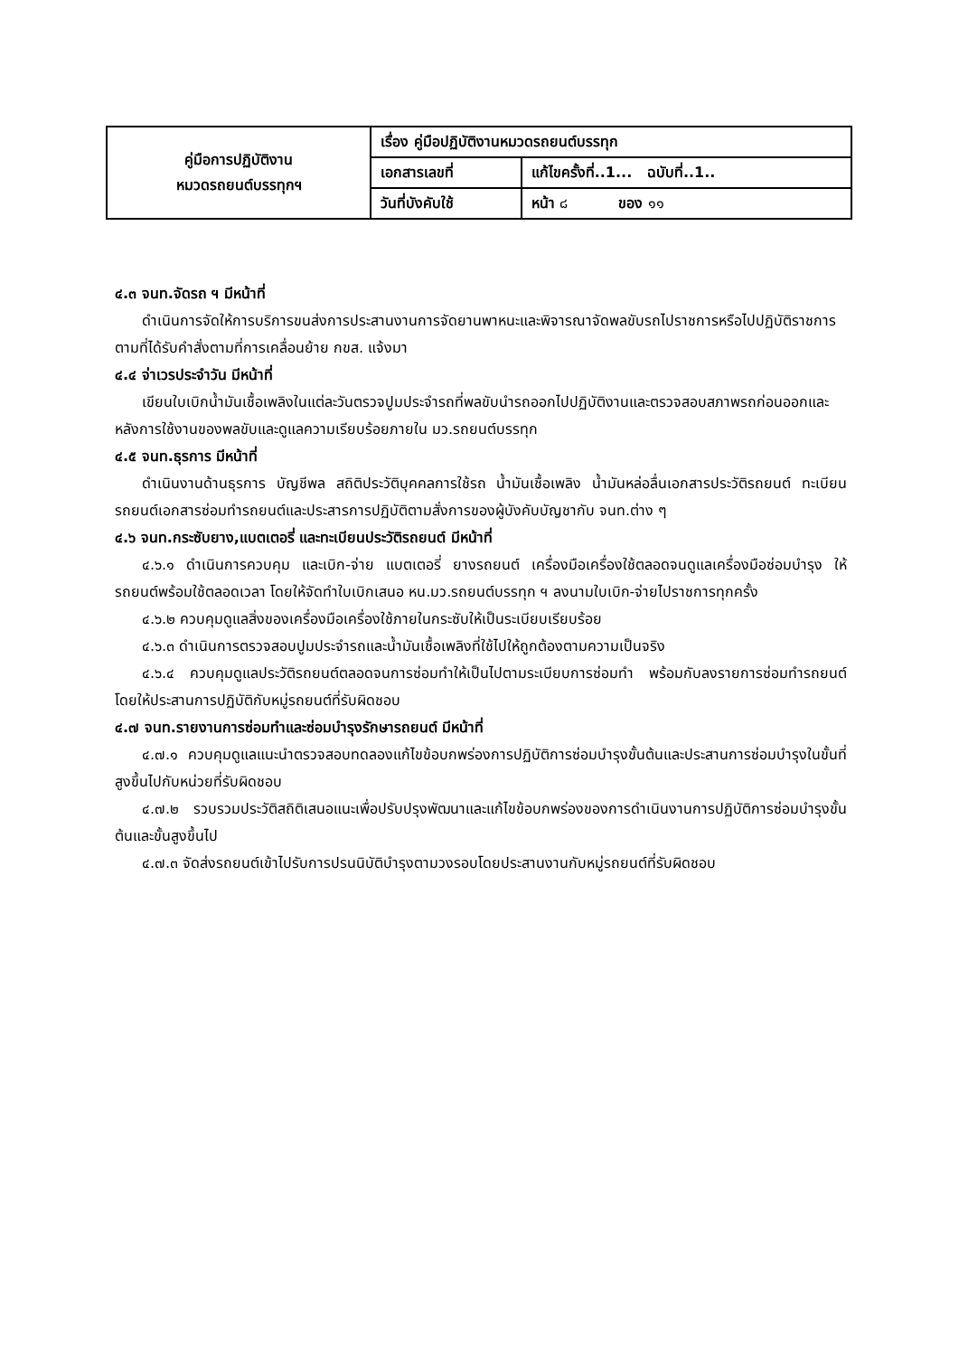| คู่มือการปฏิบัติงาน หมวดรถยนต์บรรทุกฯ | เรื่อง คู่มือปฏิบัติงานหมวดรถยนต์บรรทุก | |
| | เอกสารเลขที่ | แก้ไขครั้งที่..1... ฉบับที่..1.. |
| | วันที่บังคับใช้ | หน้า ๘ ของ ๑๑ |
๔.๓ จนท.จัดรถ ฯ มีหน้าที่
ดำเนินการจัดให้การบริการขนส่งการประสานงานการจัดยานพาหนะและพิจารณาจัดพลขับรถไปราชการหรือไปปฏิบัติราชการตามที่ได้รับคำสั่งตามที่การเคลื่อนย้าย กขส. แจ้งมา
๔.๔ จ่าเวรประจำวัน มีหน้าที่
เขียนใบเบิกน้ำมันเชื้อเพลิงในแต่ละวันตรวจปูมประจำรถที่พลขับนำรถออกไปปฏิบัติงานและตรวจสอบสภาพรถก่อนออกและหลังการใช้งานของพลขับและดูแลความเรียบร้อยภายใน มว.รถยนต์บรรทุก
๔.๕ จนท.ธุรการ มีหน้าที่
ดำเนินงานด้านธุรการ บัญชีพล สถิติประวัติบุคคลการใช้รถ น้ำมันเชื้อเพลิง น้ำมันหล่อลื่นเอกสารประวัติรถยนต์ ทะเบียนรถยนต์เอกสารซ่อมทำรถยนต์และประสารการปฏิบัติตามสั่งการของผู้บังคับบัญชากับ จนท.ต่าง ๆ
๔.๖ จนท.กระซับยาง,แบตเตอรี่ และทะเบียนประวัติรถยนต์ มีหน้าที่
๔.๖.๑ ดำเนินการควบคุม และเบิก-จ่าย แบตเตอรี่ ยางรถยนต์ เครื่องมือเครื่องใช้ตลอดจนดูแลเครื่องมือซ่อมบำรุง ให้รถยนต์พร้อมใช้ตลอดเวลา โดยให้จัดทำใบเบิกเสนอ หน.มว.รถยนต์บรรทุก ฯ ลงนามใบเบิก-จ่ายไปราชการทุกครั้ง
๔.๖.๒ ควบคุมดูแลสิ่งของเครื่องมือเครื่องใช้ภายในกระซับให้เป็นระเบียบเรียบร้อย
๔.๖.๓ ดำเนินการตรวจสอบปูมประจำรถและน้ำมันเชื้อเพลิงที่ใช้ไปให้ถูกต้องตามความเป็นจริง
๔.๖.๔ ควบคุมดูแลประวัติรถยนต์ตลอดจนการซ่อมทำให้เป็นไปตามระเบียบการซ่อมทำ พร้อมกับลงรายการซ่อมทำรถยนต์ โดยให้ประสานการปฏิบัติกับหมู่รถยนต์ที่รับผิดชอบ
๔.๗ จนท.รายงานการซ่อมทำและซ่อมบำรุงรักษารถยนต์ มีหน้าที่
๔.๗.๑ ควบคุมดูแลแนะนำตรวจสอบทดลองแก้ไขข้อบกพร่องการปฏิบัติการซ่อมบำรุงขั้นต้นและประสานการซ่อมบำรุงในขั้นที่สูงขึ้นไปกับหน่วยที่รับผิดชอบ
๔.๗.๒ รวบรวมประวัติสถิติเสนอแนะเพื่อปรับปรุงพัฒนาและแก้ไขข้อบกพร่องของการดำเนินงานการปฏิบัติการซ่อมบำรุงขั้นต้นและขั้นสูงขึ้นไป
๔.๗.๓ จัดส่งรถยนต์เข้าไปรับการปรนนิบัติบำรุงตามวงรอบโดยประสานงานกับหมู่รถยนต์ที่รับผิดชอบ